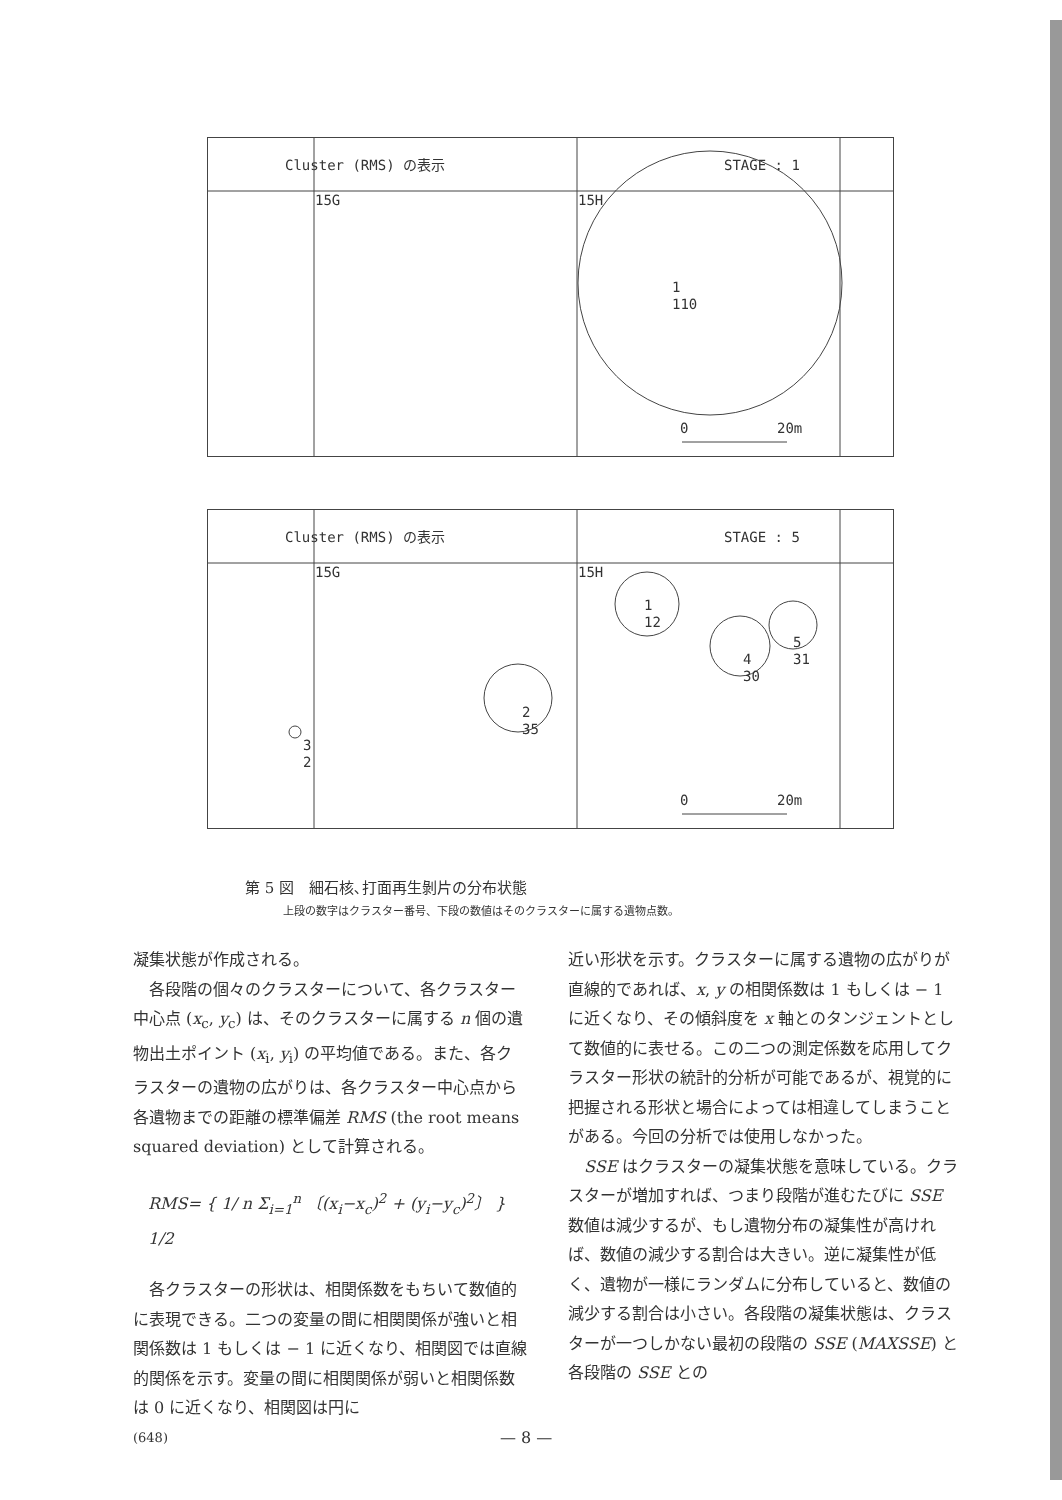Cluster (RMS) の表示
STAGE : 1
15G
15H
1
110
0
20m
Cluster (RMS) の表示
STAGE : 5
15G
15H
1
12
2
35
3
2
4
30
5
31
0
20m
第 5 図　細石核､打面再生剝片の分布状態
上段の数字はクラスター番号、下段の数値はそのクラスターに属する遺物点数。
凝集状態が作成される。
各段階の個々のクラスターについて、各クラスター中心点 (x<sub>c</sub>, y<sub>c</sub>) は、そのクラスターに属する n 個の遺物出土ポイント (x<sub>i</sub>, y<sub>i</sub>) の平均値である。また、各クラスターの遺物の広がりは、各クラスター中心点から各遺物までの距離の標準偏差 RMS (the root means squared deviation) として計算される。
RMS= { 1/ n Σ<sub>i=1</sub><sup>n</sup> 〔(x<sub>i</sub>−x<sub>c</sub>)<sup>2</sup> + (y<sub>i</sub>−y<sub>c</sub>)<sup>2</sup>〕 } 1/2
各クラスターの形状は、相関係数をもちいて数値的に表現できる。二つの変量の間に相関関係が強いと相関係数は 1 もしくは − 1 に近くなり、相関図では直線的関係を示す。変量の間に相関関係が弱いと相関係数は 0 に近くなり、相関図は円に
近い形状を示す。クラスターに属する遺物の広がりが直線的であれば、x, y の相関係数は 1 もしくは − 1 に近くなり、その傾斜度を x 軸とのタンジェントとして数値的に表せる。この二つの測定係数を応用してクラスター形状の統計的分析が可能であるが、視覚的に把握される形状と場合によっては相違してしまうことがある。今回の分析では使用しなかった。
SSE はクラスターの凝集状態を意味している。クラスターが増加すれば、つまり段階が進むたびに SSE 数値は減少するが、もし遺物分布の凝集性が高ければ、数値の減少する割合は大きい。逆に凝集性が低く、遺物が一様にランダムに分布していると、数値の減少する割合は小さい。各段階の凝集状態は、クラスターが一つしかない最初の段階の SSE (MAXSSE) と各段階の SSE との
(648) — 8 —